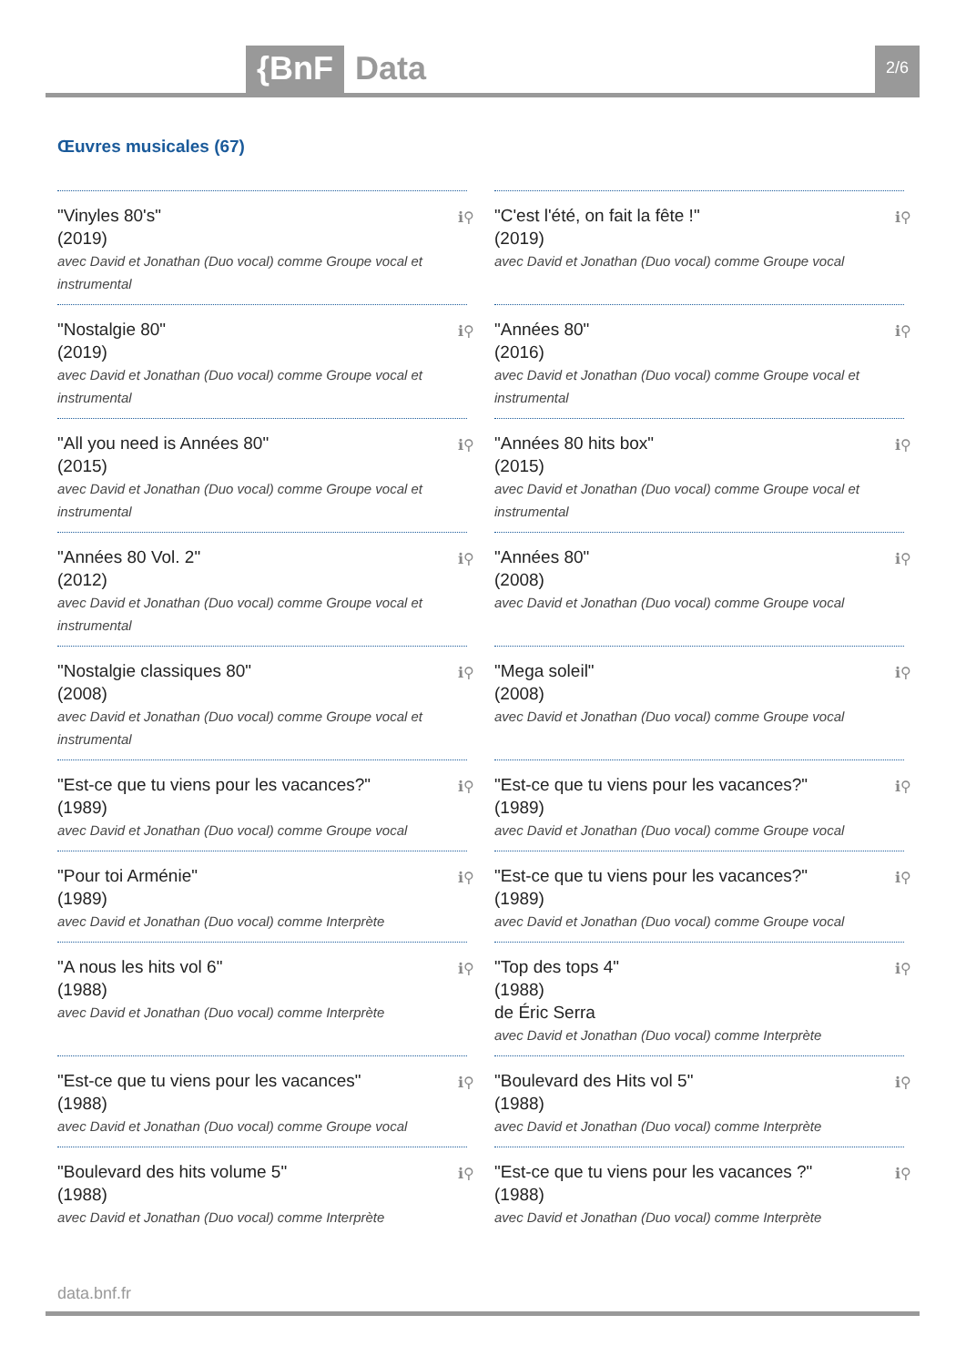{BnF Data 2/6
Œuvres musicales (67)
ℹ⚲ "Vinyles 80's"
(2019)
avec David et Jonathan (Duo vocal) comme Groupe vocal et instrumental
ℹ⚲ "C'est l'été, on fait la fête !"
(2019)
avec David et Jonathan (Duo vocal) comme Groupe vocal
ℹ⚲ "Nostalgie 80"
(2019)
avec David et Jonathan (Duo vocal) comme Groupe vocal et instrumental
ℹ⚲ "Années 80"
(2016)
avec David et Jonathan (Duo vocal) comme Groupe vocal et instrumental
ℹ⚲ "All you need is Années 80"
(2015)
avec David et Jonathan (Duo vocal) comme Groupe vocal et instrumental
ℹ⚲ "Années 80 hits box"
(2015)
avec David et Jonathan (Duo vocal) comme Groupe vocal et instrumental
ℹ⚲ "Années 80 Vol. 2"
(2012)
avec David et Jonathan (Duo vocal) comme Groupe vocal et instrumental
ℹ⚲ "Années 80"
(2008)
avec David et Jonathan (Duo vocal) comme Groupe vocal
ℹ⚲ "Nostalgie classiques 80"
(2008)
avec David et Jonathan (Duo vocal) comme Groupe vocal et instrumental
ℹ⚲ "Mega soleil"
(2008)
avec David et Jonathan (Duo vocal) comme Groupe vocal
ℹ⚲ "Est-ce que tu viens pour les vacances?"
(1989)
avec David et Jonathan (Duo vocal) comme Groupe vocal
ℹ⚲ "Est-ce que tu viens pour les vacances?"
(1989)
avec David et Jonathan (Duo vocal) comme Groupe vocal
ℹ⚲ "Pour toi Arménie"
(1989)
avec David et Jonathan (Duo vocal) comme Interprète
ℹ⚲ "Est-ce que tu viens pour les vacances?"
(1989)
avec David et Jonathan (Duo vocal) comme Groupe vocal
ℹ⚲ "A nous les hits vol 6"
(1988)
avec David et Jonathan (Duo vocal) comme Interprète
ℹ⚲ "Top des tops 4"
(1988)
de Éric Serra
avec David et Jonathan (Duo vocal) comme Interprète
ℹ⚲ "Est-ce que tu viens pour les vacances"
(1988)
avec David et Jonathan (Duo vocal) comme Groupe vocal
ℹ⚲ "Boulevard des Hits vol 5"
(1988)
avec David et Jonathan (Duo vocal) comme Interprète
ℹ⚲ "Boulevard des hits volume 5"
(1988)
avec David et Jonathan (Duo vocal) comme Interprète
ℹ⚲ "Est-ce que tu viens pour les vacances ?"
(1988)
avec David et Jonathan (Duo vocal) comme Interprète
data.bnf.fr